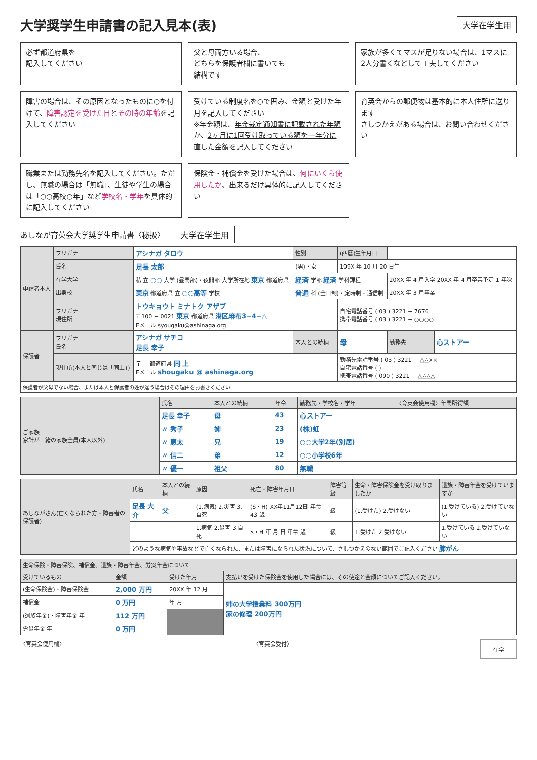大学奨学生申請書の記入見本(表)
大学在学生用
必ず都道府県を
記入してください
父と母両方いる場合、
どちらを保護者欄に書いても
結構です
家族が多くてマスが足りない場合は、1マスに2人分書くなどして工夫してください
障害の場合は、その原因となったものに○を付けて、障害認定を受けた日とその時の年齢を記入してください
受けている制度名を○で囲み、金額と受けた年月を記入してください
※年金額は、年金裁定通知書に記載された年額か、2ヶ月に1回受け取っている額を一年分に直した金額を記入してください
育英会からの郵便物は基本的に本人住所に送ります
さしつかえがある場合は、お問い合わせください
職業または勤務先名を記入してください。ただし、無職の場合は「無職」、生徒や学生の場合は「○○高校○年」など学校名・学年を具体的に記入してください
保険金・補償金を受けた場合は、何にいくら使用したか、出来るだけ具体的に記入してください
あしなが育英会大学奨学生申請書〈秘扱〉 大学在学生用
| 申請者本人 | フリガナ | アシナガ タロウ | 性別 | (西暦)生年月日 | | |
| | 氏名 | 足長 太郎 | (男)・女 | 199X 年 10 月 20 日生 | | |
| | 在学大学 | 私 立 ○○ 大学 (昼間部)・夜間部 大学所在地 東京 都道府県 | 経済 学部 経済 学科課程 | | 20XX 年 4 月入学 20XX 年 4 月卒業予定 1 年次 | |
| | 出身校 | 東京 都道府県 立 ○○高等 学校 | 普通 科 (全日制)・定時制・通信制 | | 20XX 年 3 月卒業 | |
| | フリガナ 現住所 | トウキョウト ミナトク アザブ 〒 100 − 0021 東京 都道府県 港区麻布3−4−△ Eメール syougaku@ashinaga.org | | 自宅電話番号 ( 03 ) 3221 − 7676 携帯電話番号 ( 03 ) 3221 − ○○○○ | | |
| 保護者 | フリガナ 氏名 | アシナガ サチコ 足長 幸子 | 本人との続柄 | 母 | 勤務先 | 心ストアー |
| | 現住所(本人と同じは「同上」) | 〒 − 都道府県 同 上 Eメール shougaku @ ashinaga.org | | 勤務先電話番号 ( 03 ) 3221 − △△×× 自宅電話番号 ( ) − 携帯電話番号 ( 090 ) 3221 − △△△△ | | |
| 保護者が父母でない場合、または本人と保護者の姓が違う場合はその理由をお書きください | | | | | | |
| ご家族 家計が一緒の家族全員(本人以外) | 氏名 | 本人との続柄 | 年令 | 勤務先・学校名・学年 | 〈育英会使用欄〉年間所得額 |
| --- | --- | --- | --- | --- | --- |
| | 足長 幸子 | 母 | 43 | 心ストアー | |
| | 〃 秀子 | 姉 | 23 | (株)虹 | |
| | 〃 恵太 | 兄 | 19 | ○○大学2年(別居) | |
| | 〃 信二 | 弟 | 12 | ○○小学校6年 | |
| | 〃 優一 | 祖父 | 80 | 無職 | |
| あしながさん(亡くなられた方・障害者の保護者) | 氏名 | 本人との続柄 | 原因 | 死亡・障害年月日 | 障害等級 | 生命・障害保険金を受け取りましたか | 遺族・障害年金を受けていますか |
| --- | --- | --- | --- | --- | --- | --- | --- |
| | 足長 大介 | 父 | (1.病気) 2.災害 3.自死 | (S・H) XX年11月12日 年令 43 歳 | 級 | (1.受けた) 2.受けない | (1.受けている) 2.受けていない |
| | | | 1.病気 2.災害 3.自死 | S・H 年 月 日 年令 歳 | 級 | 1.受けた 2.受けない | 1.受けている 2.受けていない |
| | どのような病気や事故などで亡くなられた、または障害になられた状況について、さしつかえのない範囲でご記入ください 肺がん | | | | | | |
| 生命保険・障害保険、補償金、遺族・障害年金、労災年金について | | | |
| --- | --- | --- | --- |
| 受けているもの | 金額 | 受けた年月 | 支払いを受けた保険金を使用した場合には、その使途と金額についてご記入ください。 |
| (生命保険金)・障害保険金 | 2,000 万円 | 20XX 年 12 月 | 姉の大学授業料 300万円 家の修理 200万円 |
| 補償金 | 0 万円 | 年 月 | |
| (遺族年金)・障害年金 年 | 112 万円 | | |
| 労災年金 年 | 0 万円 | | |
〈育英会使用欄〉 〈育英会受付〉 在学